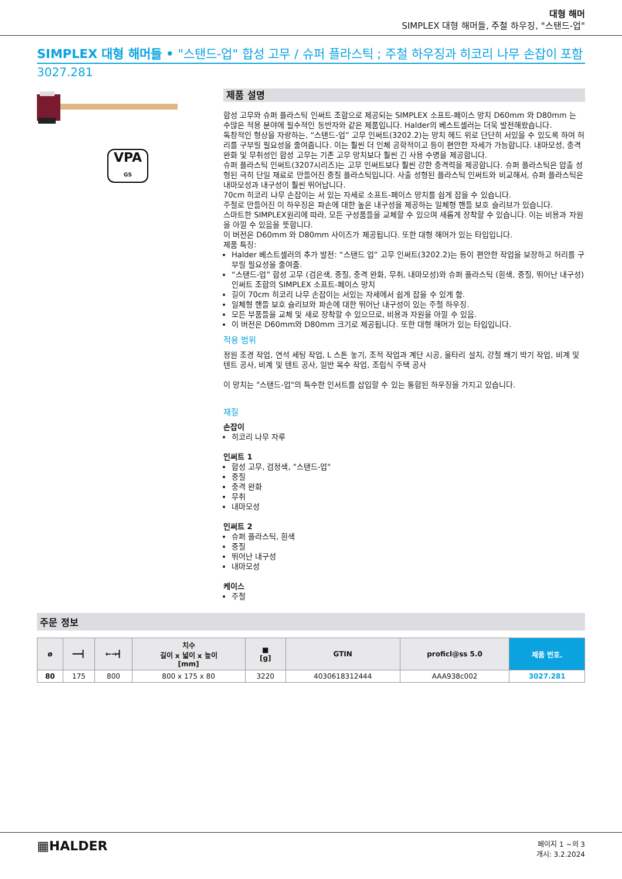대형 해머
SIMPLEX 대형 해머들, 주철 하우징, "스탠드-업"
SIMPLEX 대형 해머들 • "스탠드-업" 합성 고무 / 슈퍼 플라스틱 ; 주철 하우징과 히코리 나무 손잡이 포함
3027.281
VPA
GS
제품 설명
합성 고무와 슈퍼 플라스틱 인써트 조합으로 제공되는 SIMPLEX 소프트-페이스 망치 D60mm 와 D80mm 는 수많은 적용 분야에 필수적인 동반자와 같은 제품입니다. Halder의 베스트셀러는 더욱 발전해왔습니다.
독창적인 형상을 자랑하는, “스탠드-업” 고무 인써트(3202.2)는 망치 헤드 위로 단단히 서있을 수 있도록 하여 허리를 구부릴 필요성을 줄여줍니다. 이는 훨씬 더 인체 공학적이고 등이 편안한 자세가 가능합니다. 내마모성, 충격완화 및 무취성인 합성 고무는 기존 고무 망치보다 훨씬 긴 사용 수명을 제공합니다.
슈퍼 플라스틱 인써트(3207시리즈)는 고무 인써트보다 훨씬 강한 충격력을 제공합니다. 슈퍼 플라스틱은 압출 성형된 극히 단일 재료로 만들어진 중질 플라스틱입니다. 사출 성형된 플라스틱 인써트와 비교해서, 슈퍼 플라스틱은 내마모성과 내구성이 훨씬 뛰어납니다.
70cm 히코리 나무 손잡이는 서 있는 자세로 소프트-페이스 망치를 쉽게 잡을 수 있습니다.
주철로 만들어진 이 하우징은 파손에 대한 높은 내구성을 제공하는 일체형 핸들 보호 슬리브가 있습니다.
스마트한 SIMPLEX원리에 따라, 모든 구성품들을 교체할 수 있으며 새롭게 장착할 수 있습니다. 이는 비용과 자원을 아낄 수 있음을 뜻합니다.
이 버전은 D60mm 와 D80mm 사이즈가 제공됩니다. 또한 대형 해머가 있는 타입입니다.
제품 특징:
Halder 베스트셀러의 추가 발전: “스탠드 업” 고무 인써트(3202.2)는 등이 편안한 작업을 보장하고 허리를 구부릴 필요성을 줄여줌.
“스탠드-업” 합성 고무 (검은색, 중질, 충격 완화, 무취, 내마모성)와 슈퍼 플라스틱 (흰색, 중질, 뛰어난 내구성) 인써트 조합의 SIMPLEX 소프트-페이스 망치
길이 70cm 히코리 나무 손잡이는 서있는 자세에서 쉽게 잡을 수 있게 함.
일체형 핸들 보호 슬리브와 파손에 대한 뛰어난 내구성이 있는 주철 하우징.
모든 부품들을 교체 및 새로 장착할 수 있으므로, 비용과 자원을 아낄 수 있음.
이 버전은 D60mm와 D80mm 크기로 제공됩니다. 또한 대형 해머가 있는 타입입니다.
적용 범위
정원 조경 작업, 연석 세팅 작업, L 스톤 놓기, 조적 작업과 계단 시공, 울타리 설치, 강철 쐐기 박기 작업, 비계 및 텐트 공사, 비계 및 텐트 공사, 일반 목수 작업, 조립식 주택 공사
이 망치는 "스탠드-업"의 특수한 인서트를 삽입할 수 있는 통합된 하우징을 가지고 있습니다.
재질
손잡이
히코리 나무 자루
인써트 1
합성 고무, 검정색, "스탠드-업"
중질
충격 완화
무취
내마모성
인써트 2
슈퍼 플라스틱, 흰색
중질
뛰어난 내구성
내마모성
케이스
주철
주문 정보
| ø | ━━┫ | ←→┫ | 치수 길이 x 넓이 x 높이 [mm] | ■ [g] | GTIN | proficl@ss 5.0 | 제품 번호. |
| --- | --- | --- | --- | --- | --- | --- | --- |
| 80 | 175 | 800 | 800 x 175 x 80 | 3220 | 4030618312444 | AAA938c002 | 3027.281 |
▦HALDER
페이지 1 ~의 3
개시: 3.2.2024